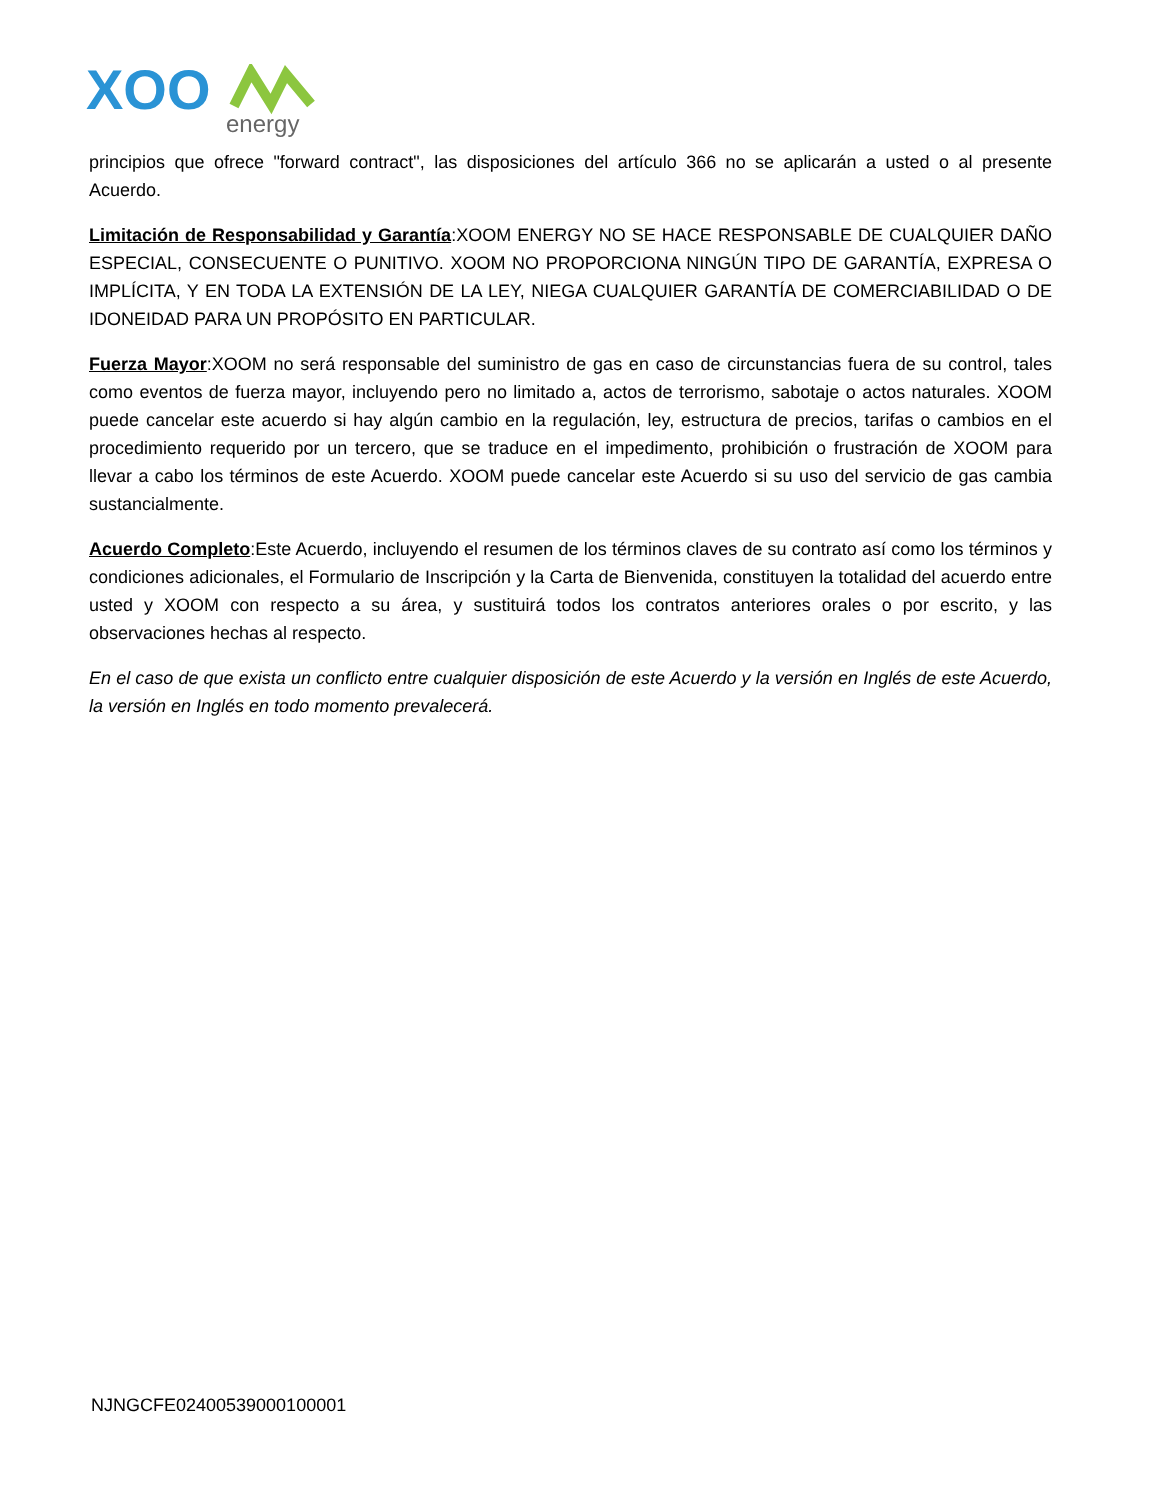XOO
energy
principios que ofrece "forward contract", las disposiciones del artículo 366 no se aplicarán a usted o al presente Acuerdo.
Limitación de Responsabilidad y Garantía:XOOM ENERGY NO SE HACE RESPONSABLE DE CUALQUIER DAÑO ESPECIAL, CONSECUENTE O PUNITIVO. XOOM NO PROPORCIONA NINGÚN TIPO DE GARANTÍA, EXPRESA O IMPLÍCITA, Y EN TODA LA EXTENSIÓN DE LA LEY, NIEGA CUALQUIER GARANTÍA DE COMERCIABILIDAD O DE IDONEIDAD PARA UN PROPÓSITO EN PARTICULAR.
Fuerza Mayor:XOOM no será responsable del suministro de gas en caso de circunstancias fuera de su control, tales como eventos de fuerza mayor, incluyendo pero no limitado a, actos de terrorismo, sabotaje o actos naturales. XOOM puede cancelar este acuerdo si hay algún cambio en la regulación, ley, estructura de precios, tarifas o cambios en el procedimiento requerido por un tercero, que se traduce en el impedimento, prohibición o frustración de XOOM para llevar a cabo los términos de este Acuerdo. XOOM puede cancelar este Acuerdo si su uso del servicio de gas cambia sustancialmente.
Acuerdo Completo:Este Acuerdo, incluyendo el resumen de los términos claves de su contrato así como los términos y condiciones adicionales, el Formulario de Inscripción y la Carta de Bienvenida, constituyen la totalidad del acuerdo entre usted y XOOM con respecto a su área, y sustituirá todos los contratos anteriores orales o por escrito, y las observaciones hechas al respecto.
En el caso de que exista un conflicto entre cualquier disposición de este Acuerdo y la versión en Inglés de este Acuerdo, la versión en Inglés en todo momento prevalecerá.
NJNGCFE02400539000100001